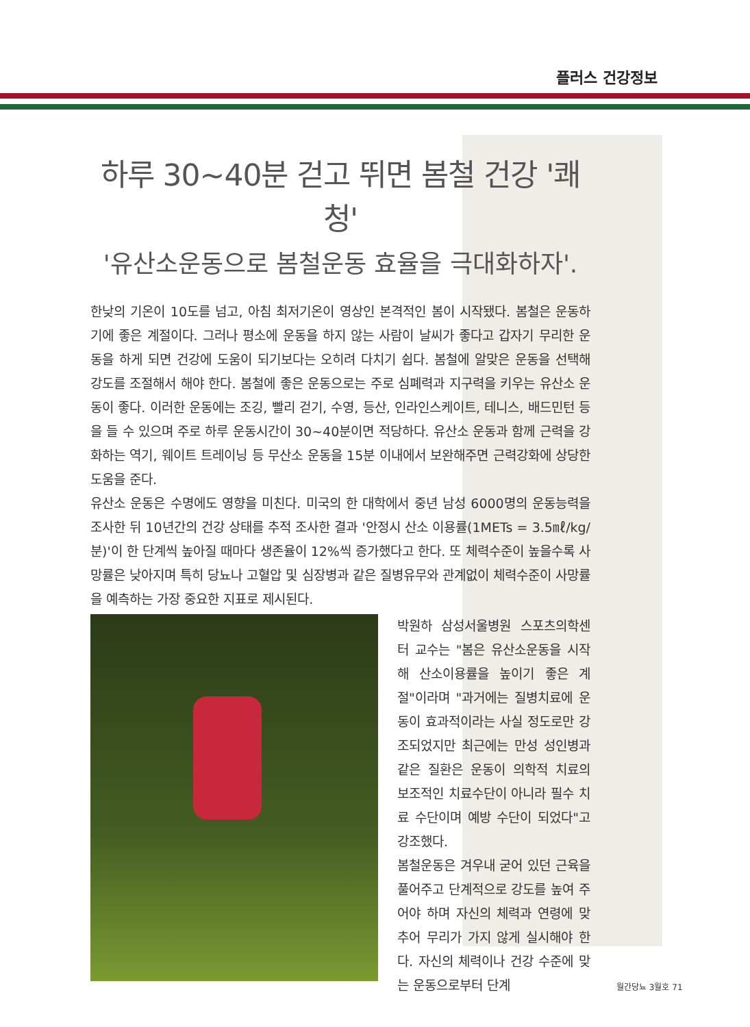플러스 건강정보
하루 30~40분 걷고 뛰면 봄철 건강 '쾌청'
'유산소운동으로 봄철운동 효율을 극대화하자'.
한낮의 기온이 10도를 넘고, 아침 최저기온이 영상인 본격적인 봄이 시작됐다. 봄철은 운동하기에 좋은 계절이다. 그러나 평소에 운동을 하지 않는 사람이 날씨가 좋다고 갑자기 무리한 운동을 하게 되면 건강에 도움이 되기보다는 오히려 다치기 쉽다. 봄철에 알맞은 운동을 선택해 강도를 조절해서 해야 한다. 봄철에 좋은 운동으로는 주로 심폐력과 지구력을 키우는 유산소 운동이 좋다. 이러한 운동에는 조깅, 빨리 걷기, 수영, 등산, 인라인스케이트, 테니스, 배드민턴 등을 들 수 있으며 주로 하루 운동시간이 30~40분이면 적당하다. 유산소 운동과 함께 근력을 강화하는 역기, 웨이트 트레이닝 등 무산소 운동을 15분 이내에서 보완해주면 근력강화에 상당한 도움을 준다.
유산소 운동은 수명에도 영향을 미친다. 미국의 한 대학에서 중년 남성 6000명의 운동능력을 조사한 뒤 10년간의 건강 상태를 추적 조사한 결과 '안정시 산소 이용률(1METs = 3.5㎖/kg/분)'이 한 단계씩 높아질 때마다 생존율이 12%씩 증가했다고 한다. 또 체력수준이 높을수록 사망률은 낮아지며 특히 당뇨나 고혈압 및 심장병과 같은 질병유무와 관계없이 체력수준이 사망률을 예측하는 가장 중요한 지표로 제시된다.
박원하 삼성서울병원 스포츠의학센터 교수는 "봄은 유산소운동을 시작해 산소이용률을 높이기 좋은 계절"이라며 "과거에는 질병치료에 운동이 효과적이라는 사실 정도로만 강조되었지만 최근에는 만성 성인병과 같은 질환은 운동이 의학적 치료의 보조적인 치료수단이 아니라 필수 치료 수단이며 예방 수단이 되었다"고 강조했다.
봄철운동은 겨우내 굳어 있던 근육을 풀어주고 단계적으로 강도를 높여 주어야 하며 자신의 체력과 연령에 맞추어 무리가 가지 않게 실시해야 한다. 자신의 체력이나 건강 수준에 맞는 운동으로부터 단계
월간당뇨 3월호 71